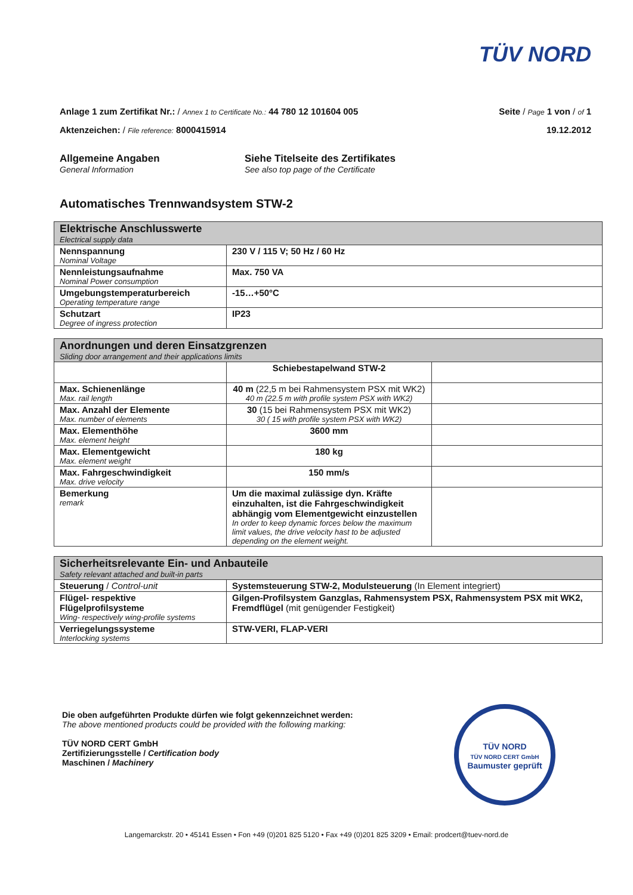TÜV NORD
Anlage 1 zum Zertifikat Nr.: / Annex 1 to Certificate No.: 44 780 12 101604 005
Seite / Page 1 von / of 1
Aktenzeichen: / File reference: 8000415914
19.12.2012
Allgemeine Angaben
General Information
Siehe Titelseite des Zertifikates
See also top page of the Certificate
Automatisches Trennwandsystem STW-2
| Elektrische Anschlusswerte Electrical supply data | |
| --- | --- |
| Nennspannung Nominal Voltage | 230 V / 115 V; 50 Hz / 60 Hz |
| Nennleistungsaufnahme Nominal Power consumption | Max. 750 VA |
| Umgebungstemperaturbereich Operating temperature range | -15…+50°C |
| Schutzart Degree of ingress protection | IP23 |
| Anordnungen und deren Einsatzgrenzen Sliding door arrangement and their applications limits | | |
| --- | --- | --- |
| | Schiebestapelwand STW-2 | |
| Max. Schienenlänge Max. rail length | 40 m (22,5 m bei Rahmensystem PSX mit WK2) 40 m (22.5 m with profile system PSX with WK2) | |
| Max. Anzahl der Elemente Max. number of elements | 30 (15 bei Rahmensystem PSX mit WK2) 30 ( 15 with profile system PSX with WK2) | |
| Max. Elementhöhe Max. element height | 3600 mm | |
| Max. Elementgewicht Max. element weight | 180 kg | |
| Max. Fahrgeschwindigkeit Max. drive velocity | 150 mm/s | |
| Bemerkung remark | Um die maximal zulässige dyn. Kräfte einzuhalten, ist die Fahrgeschwindigkeit abhängig vom Elementgewicht einzustellen In order to keep dynamic forces below the maximum limit values, the drive velocity hast to be adjusted depending on the element weight. | |
| Sicherheitsrelevante Ein- und Anbauteile Safety relevant attached and built-in parts | |
| --- | --- |
| Steuerung / Control-unit | Systemsteuerung STW-2, Modulsteuerung (In Element integriert) |
| Flügel- respektive Flügelprofilsysteme Wing- respectively wing-profile systems | Gilgen-Profilsystem Ganzglas, Rahmensystem PSX, Rahmensystem PSX mit WK2, Fremdflügel (mit genügender Festigkeit) |
| Verriegelungssysteme Interlocking systems | STW-VERI, FLAP-VERI |
Die oben aufgeführten Produkte dürfen wie folgt gekennzeichnet werden:
The above mentioned products could be provided with the following marking:
TÜV NORD CERT GmbH
Zertifizierungsstelle / Certification body
Maschinen / Machinery
TÜV NORD
TÜV NORD CERT GmbH
Baumuster geprüft
Langemarckstr. 20 • 45141 Essen • Fon +49 (0)201 825 5120 • Fax +49 (0)201 825 3209 • Email: prodcert@tuev-nord.de